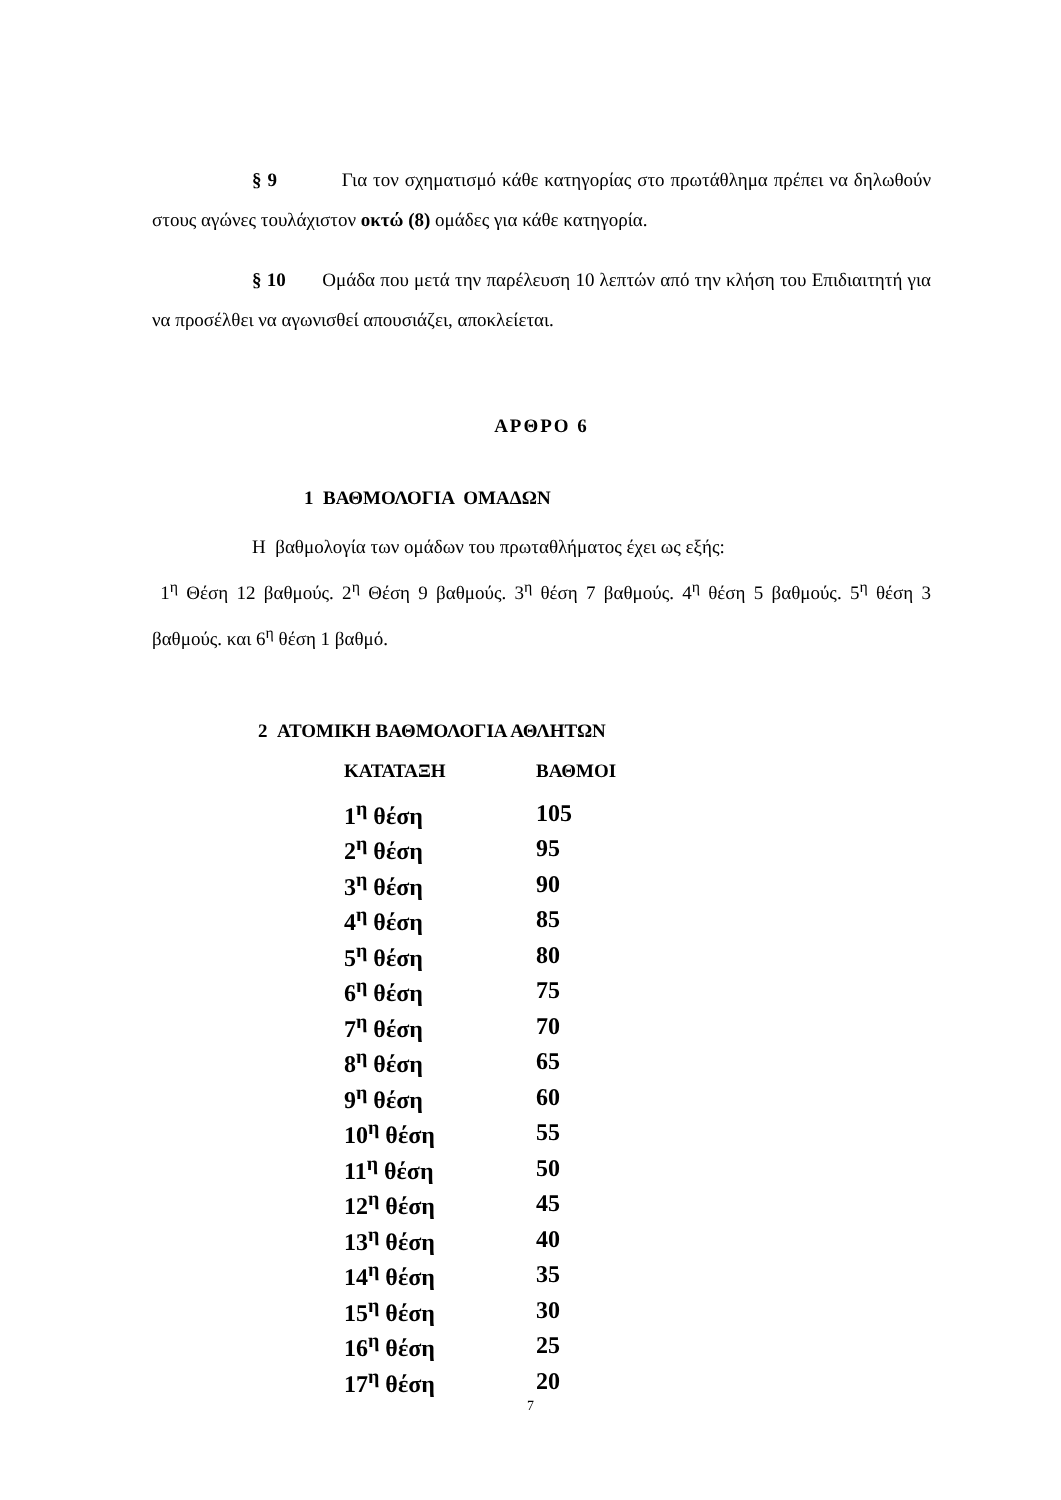§ 9 Για τον σχηματισμό κάθε κατηγορίας στο πρωτάθλημα πρέπει να δηλωθούν στους αγώνες τουλάχιστον οκτώ (8) ομάδες για κάθε κατηγορία.
§ 10 Ομάδα που μετά την παρέλευση 10 λεπτών από την κλήση του Επιδιαιτητή για να προσέλθει να αγωνισθεί απουσιάζει, αποκλείεται.
ΑΡΘΡΟ 6
1 ΒΑΘΜΟΛΟΓΙΑ ΟΜΑΔΩΝ
Η βαθμολογία των ομάδων του πρωταθλήματος έχει ως εξής:
1<sup>η</sup> Θέση 12 βαθμούς. 2<sup>η</sup> Θέση 9 βαθμούς. 3<sup>η</sup> θέση 7 βαθμούς. 4<sup>η</sup> θέση 5 βαθμούς. 5<sup>η</sup> θέση 3 βαθμούς. και 6<sup>η</sup> θέση 1 βαθμό.
2 ΑΤΟΜΙΚΗ ΒΑΘΜΟΛΟΓΙΑ ΑΘΛΗΤΩΝ
| ΚΑΤΑΤΑΞΗ | ΒΑΘΜΟΙ |
| --- | --- |
| 1<sup>η</sup> θέση | 105 |
| 2<sup>η</sup> θέση | 95 |
| 3<sup>η</sup> θέση | 90 |
| 4<sup>η</sup> θέση | 85 |
| 5<sup>η</sup> θέση | 80 |
| 6<sup>η</sup> θέση | 75 |
| 7<sup>η</sup> θέση | 70 |
| 8<sup>η</sup> θέση | 65 |
| 9<sup>η</sup> θέση | 60 |
| 10<sup>η</sup> θέση | 55 |
| 11<sup>η</sup> θέση | 50 |
| 12<sup>η</sup> θέση | 45 |
| 13<sup>η</sup> θέση | 40 |
| 14<sup>η</sup> θέση | 35 |
| 15<sup>η</sup> θέση | 30 |
| 16<sup>η</sup> θέση | 25 |
| 17<sup>η</sup> θέση | 20 |
7